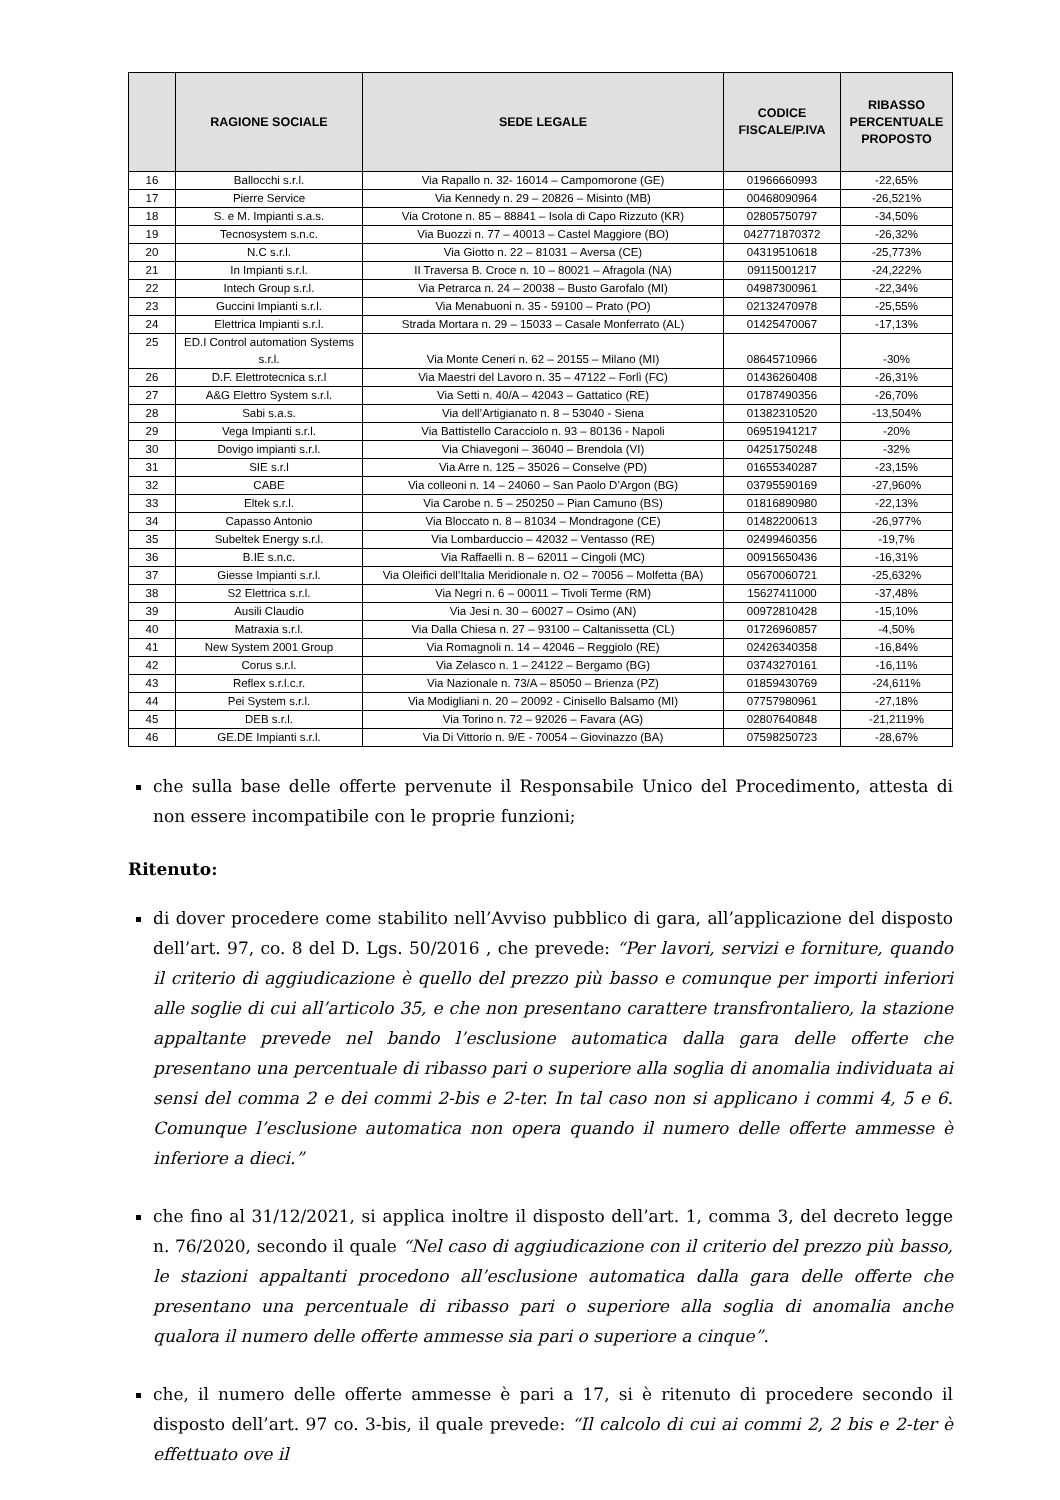| | RAGIONE SOCIALE | SEDE LEGALE | CODICE FISCALE/P.IVA | RIBASSO PERCENTUALE PROPOSTO |
| --- | --- | --- | --- | --- |
| 16 | Ballocchi s.r.l. | Via Rapallo n. 32- 16014 – Campomorone (GE) | 01966660993 | -22,65% |
| 17 | Pierre Service | Via Kennedy n. 29 – 20826 – Misinto (MB) | 00468090964 | -26,521% |
| 18 | S. e M. Impianti s.a.s. | Via Crotone n. 85 – 88841 – Isola di Capo Rizzuto (KR) | 02805750797 | -34,50% |
| 19 | Tecnosystem s.n.c. | Via Buozzi n. 77 – 40013 – Castel Maggiore (BO) | 042771870372 | -26,32% |
| 20 | N.C s.r.l. | Via Giotto n. 22 – 81031 – Aversa (CE) | 04319510618 | -25,773% |
| 21 | In Impianti s.r.l. | II Traversa B. Croce n. 10 – 80021 – Afragola (NA) | 09115001217 | -24,222% |
| 22 | Intech Group s.r.l. | Via Petrarca n. 24 – 20038 – Busto Garofalo (MI) | 04987300961 | -22,34% |
| 23 | Guccini Impianti s.r.l. | Via Menabuoni n. 35 - 59100 – Prato (PO) | 02132470978 | -25,55% |
| 24 | Elettrica Impianti s.r.l. | Strada Mortara n. 29 – 15033 – Casale Monferrato (AL) | 01425470067 | -17,13% |
| 25 | ED.I Control automation Systems s.r.l. | Via Monte Ceneri n. 62 – 20155 – Milano (MI) | 08645710966 | -30% |
| 26 | D.F. Elettrotecnica s.r.l | Via Maestri del Lavoro n. 35 – 47122 – Forlì (FC) | 01436260408 | -26,31% |
| 27 | A&G Elettro System s.r.l. | Via Setti n. 40/A – 42043 – Gattatico (RE) | 01787490356 | -26,70% |
| 28 | Sabi s.a.s. | Via dell’Artigianato n. 8 – 53040 - Siena | 01382310520 | -13,504% |
| 29 | Vega Impianti s.r.l. | Via Battistello Caracciolo n. 93 – 80136 - Napoli | 06951941217 | -20% |
| 30 | Dovigo impianti s.r.l. | Via Chiavegoni – 36040 – Brendola (VI) | 04251750248 | -32% |
| 31 | SIE s.r.l | Via Arre n. 125 – 35026 – Conselve (PD) | 01655340287 | -23,15% |
| 32 | CABE | Via colleoni n. 14 – 24060 – San Paolo D’Argon (BG) | 03795590169 | -27,960% |
| 33 | Eltek s.r.l. | Via Carobe n. 5 – 250250 – Pian Camuno (BS) | 01816890980 | -22,13% |
| 34 | Capasso Antonio | Via Bloccato n. 8 – 81034 – Mondragone (CE) | 01482200613 | -26,977% |
| 35 | Subeltek Energy s.r.l. | Via Lombarduccio – 42032 – Ventasso (RE) | 02499460356 | -19,7% |
| 36 | B.IE s.n.c. | Via Raffaelli n. 8 – 62011 – Cingoli (MC) | 00915650436 | -16,31% |
| 37 | Giesse Impianti s.r.l. | Via Oleifici dell’Italia Meridionale n. O2 – 70056 – Molfetta (BA) | 05670060721 | -25,632% |
| 38 | S2 Elettrica s.r.l. | Via Negri n. 6 – 00011 – Tivoli Terme (RM) | 15627411000 | -37,48% |
| 39 | Ausili Claudio | Via Jesi n. 30 – 60027 – Osimo (AN) | 00972810428 | -15,10% |
| 40 | Matraxia s.r.l. | Via Dalla Chiesa n. 27 – 93100 – Caltanissetta (CL) | 01726960857 | -4,50% |
| 41 | New System 2001 Group | Via Romagnoli n. 14 – 42046 – Reggiolo (RE) | 02426340358 | -16,84% |
| 42 | Corus s.r.l. | Via Zelasco n. 1 – 24122 – Bergamo (BG) | 03743270161 | -16,11% |
| 43 | Reflex s.r.l.c.r. | Via Nazionale n. 73/A – 85050 – Brienza (PZ) | 01859430769 | -24,611% |
| 44 | Pei System s.r.l. | Via Modigliani n. 20 – 20092 - Cinisello Balsamo (MI) | 07757980961 | -27,18% |
| 45 | DEB s.r.l. | Via Torino n. 72 – 92026 – Favara (AG) | 02807640848 | -21,2119% |
| 46 | GE.DE Impianti s.r.l. | Via Di Vittorio n. 9/E - 70054 – Giovinazzo (BA) | 07598250723 | -28,67% |
che sulla base delle offerte pervenute il Responsabile Unico del Procedimento, attesta di non essere incompatibile con le proprie funzioni;
Ritenuto:
di dover procedere come stabilito nell’Avviso pubblico di gara, all’applicazione del disposto dell’art. 97, co. 8 del D. Lgs. 50/2016 , che prevede: “Per lavori, servizi e forniture, quando il criterio di aggiudicazione è quello del prezzo più basso e comunque per importi inferiori alle soglie di cui all’articolo 35, e che non presentano carattere transfrontaliero, la stazione appaltante prevede nel bando l’esclusione automatica dalla gara delle offerte che presentano una percentuale di ribasso pari o superiore alla soglia di anomalia individuata ai sensi del comma 2 e dei commi 2-bis e 2-ter. In tal caso non si applicano i commi 4, 5 e 6. Comunque l’esclusione automatica non opera quando il numero delle offerte ammesse è inferiore a dieci.”
che fino al 31/12/2021, si applica inoltre il disposto dell’art. 1, comma 3, del decreto legge n. 76/2020, secondo il quale “Nel caso di aggiudicazione con il criterio del prezzo più basso, le stazioni appaltanti procedono all’esclusione automatica dalla gara delle offerte che presentano una percentuale di ribasso pari o superiore alla soglia di anomalia anche qualora il numero delle offerte ammesse sia pari o superiore a cinque”.
che, il numero delle offerte ammesse è pari a 17, si è ritenuto di procedere secondo il disposto dell’art. 97 co. 3-bis, il quale prevede: “Il calcolo di cui ai commi 2, 2 bis e 2-ter è effettuato ove il